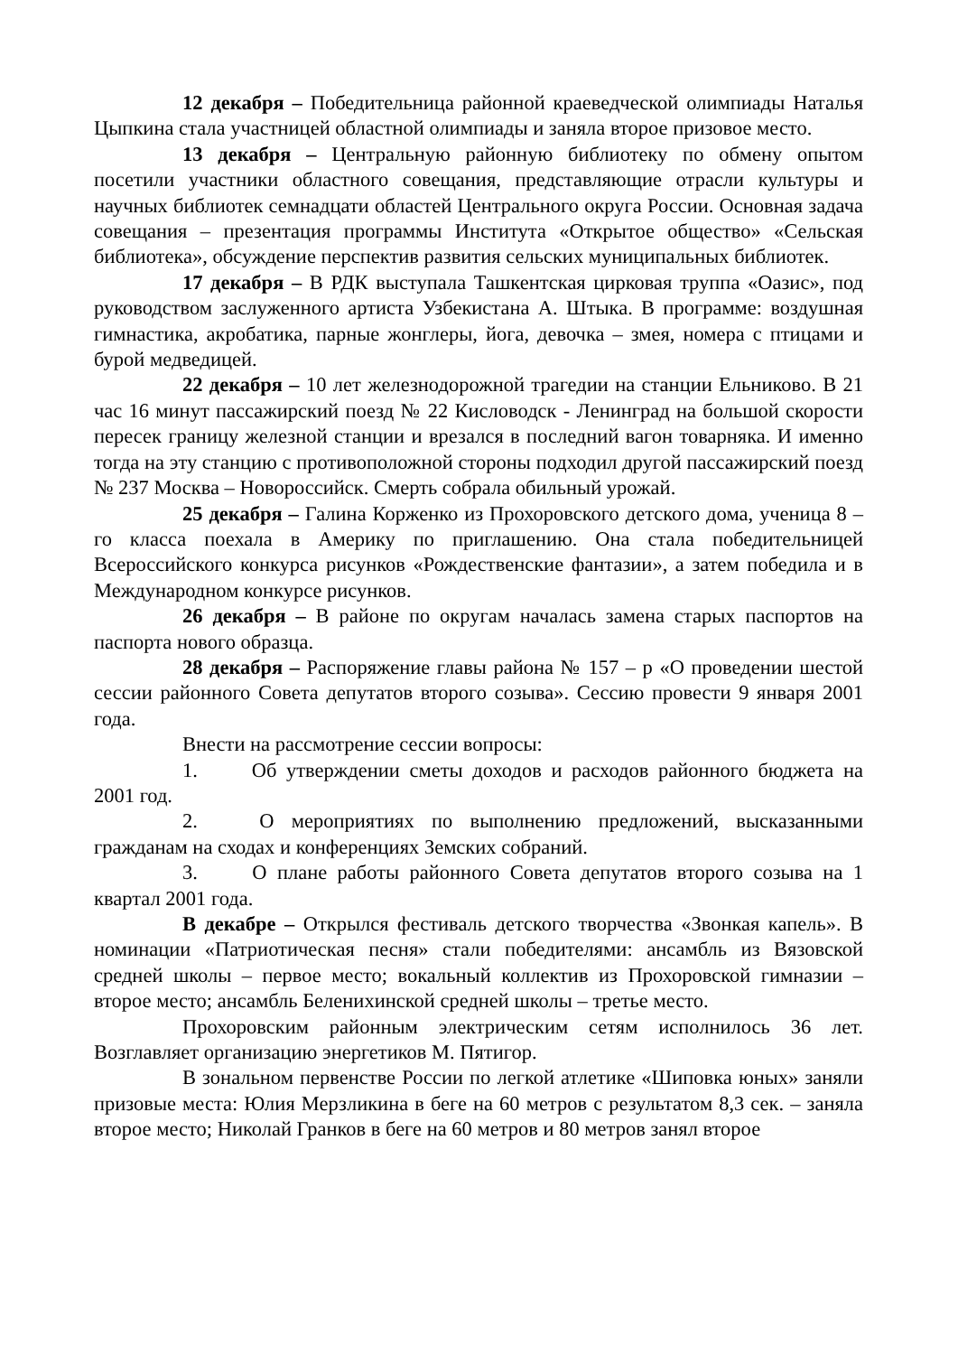12 декабря – Победительница районной краеведческой олимпиады Наталья Цыпкина стала участницей областной олимпиады и заняла второе призовое место.
13 декабря – Центральную районную библиотеку по обмену опытом посетили участники областного совещания, представляющие отрасли культуры и научных библиотек семнадцати областей Центрального округа России. Основная задача совещания – презентация программы Института «Открытое общество» «Сельская библиотека», обсуждение перспектив развития сельских муниципальных библиотек.
17 декабря – В РДК выступала Ташкентская цирковая труппа «Оазис», под руководством заслуженного артиста Узбекистана А. Штыка. В программе: воздушная гимнастика, акробатика, парные жонглеры, йога, девочка – змея, номера с птицами и бурой медведицей.
22 декабря – 10 лет железнодорожной трагедии на станции Ельниково. В 21 час 16 минут пассажирский поезд № 22 Кисловодск - Ленинград на большой скорости пересек границу железной станции и врезался в последний вагон товарняка. И именно тогда на эту станцию с противоположной стороны подходил другой пассажирский поезд № 237 Москва – Новороссийск. Смерть собрала обильный урожай.
25 декабря – Галина Корженко из Прохоровского детского дома, ученица 8 – го класса поехала в Америку по приглашению. Она стала победительницей Всероссийского конкурса рисунков «Рождественские фантазии», а затем победила и в Международном конкурсе рисунков.
26 декабря – В районе по округам началась замена старых паспортов на паспорта нового образца.
28 декабря – Распоряжение главы района № 157 – р «О проведении шестой сессии районного Совета депутатов второго созыва». Сессию провести 9 января 2001 года.
Внести на рассмотрение сессии вопросы:
1. Об утверждении сметы доходов и расходов районного бюджета на 2001 год.
2. О мероприятиях по выполнению предложений, высказанными гражданам на сходах и конференциях Земских собраний.
3. О плане работы районного Совета депутатов второго созыва на 1 квартал 2001 года.
В декабре – Открылся фестиваль детского творчества «Звонкая капель». В номинации «Патриотическая песня» стали победителями: ансамбль из Вязовской средней школы – первое место; вокальный коллектив из Прохоровской гимназии – второе место; ансамбль Беленихинской средней школы – третье место.
Прохоровским районным электрическим сетям исполнилось 36 лет. Возглавляет организацию энергетиков М. Пятигор.
В зональном первенстве России по легкой атлетике «Шиповка юных» заняли призовые места: Юлия Мерзликина в беге на 60 метров с результатом 8,3 сек. – заняла второе место; Николай Гранков в беге на 60 метров и 80 метров занял второе